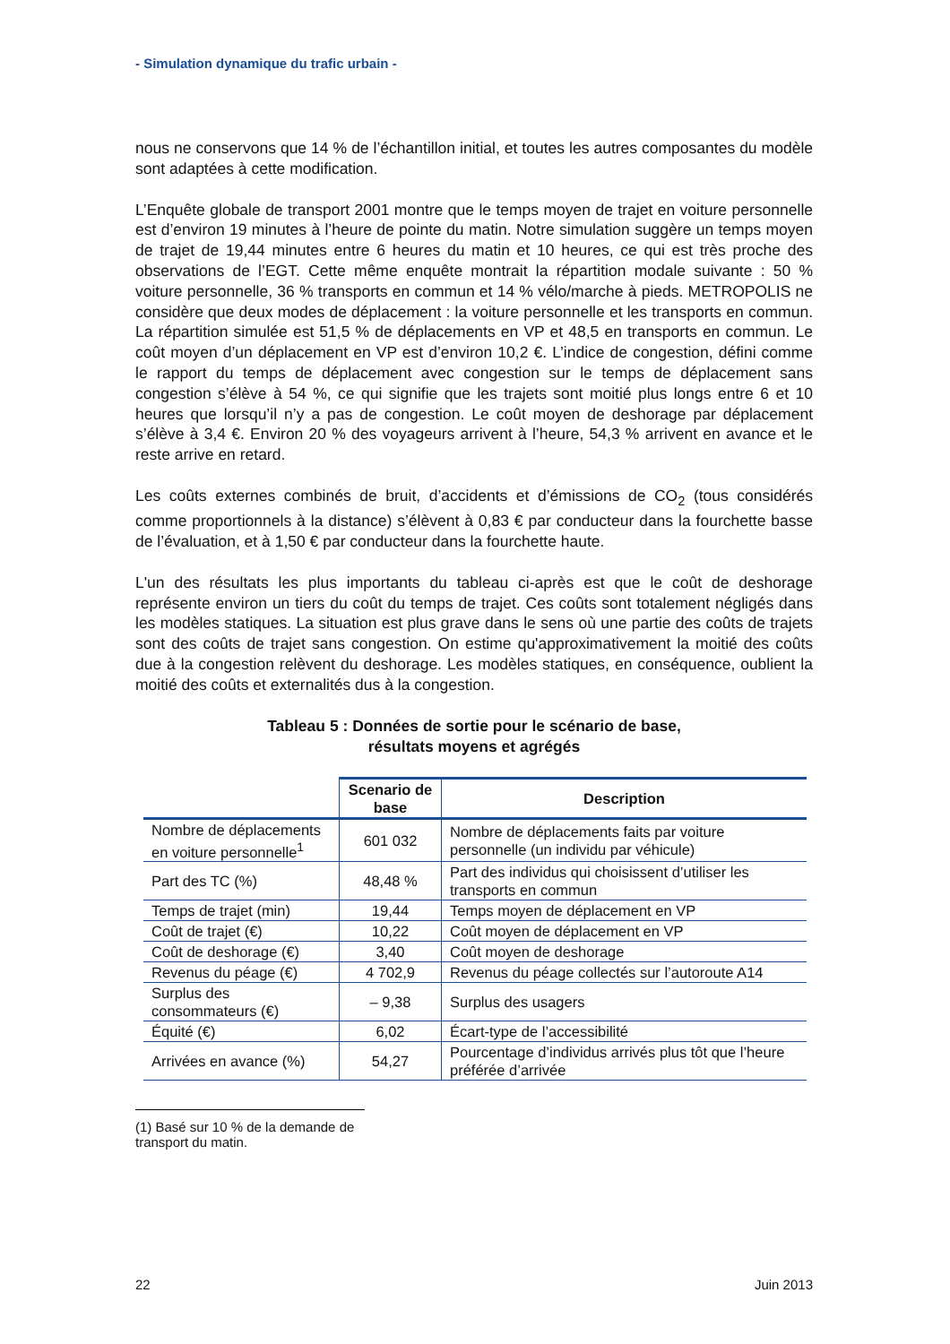- Simulation dynamique du trafic urbain -
nous ne conservons que 14 % de l’échantillon initial, et toutes les autres composantes du modèle sont adaptées à cette modification.
L’Enquête globale de transport 2001 montre que le temps moyen de trajet en voiture personnelle est d’environ 19 minutes à l’heure de pointe du matin. Notre simulation suggère un temps moyen de trajet de 19,44 minutes entre 6 heures du matin et 10 heures, ce qui est très proche des observations de l’EGT. Cette même enquête montrait la répartition modale suivante : 50 % voiture personnelle, 36 % transports en commun et 14 % vélo/marche à pieds. METROPOLIS ne considère que deux modes de déplacement : la voiture personnelle et les transports en commun. La répartition simulée est 51,5 % de déplacements en VP et 48,5 en transports en commun. Le coût moyen d’un déplacement en VP est d’environ 10,2 €. L’indice de congestion, défini comme le rapport du temps de déplacement avec congestion sur le temps de déplacement sans congestion s’élève à 54 %, ce qui signifie que les trajets sont moitié plus longs entre 6 et 10 heures que lorsqu’il n’y a pas de congestion. Le coût moyen de deshorage par déplacement s’élève à 3,4 €. Environ 20 % des voyageurs arrivent à l’heure, 54,3 % arrivent en avance et le reste arrive en retard.
Les coûts externes combinés de bruit, d’accidents et d’émissions de CO<sub>2</sub> (tous considérés comme proportionnels à la distance) s’élèvent à 0,83 € par conducteur dans la fourchette basse de l’évaluation, et à 1,50 € par conducteur dans la fourchette haute.
L'un des résultats les plus importants du tableau ci-après est que le coût de deshorage représente environ un tiers du coût du temps de trajet. Ces coûts sont totalement négligés dans les modèles statiques. La situation est plus grave dans le sens où une partie des coûts de trajets sont des coûts de trajet sans congestion. On estime qu'approximativement la moitié des coûts due à la congestion relèvent du deshorage. Les modèles statiques, en conséquence, oublient la moitié des coûts et externalités dus à la congestion.
Tableau 5 : Données de sortie pour le scénario de base,
résultats moyens et agrégés
| | Scenario de base | Description |
| --- | --- | --- |
| Nombre de déplacements en voiture personnelle<sup>1</sup> | 601 032 | Nombre de déplacements faits par voiture personnelle (un individu par véhicule) |
| Part des TC (%) | 48,48 % | Part des individus qui choisissent d’utiliser les transports en commun |
| Temps de trajet (min) | 19,44 | Temps moyen de déplacement en VP |
| Coût de trajet (€) | 10,22 | Coût moyen de déplacement en VP |
| Coût de deshorage (€) | 3,40 | Coût moyen de deshorage |
| Revenus du péage (€) | 4 702,9 | Revenus du péage collectés sur l’autoroute A14 |
| Surplus des consommateurs (€) | – 9,38 | Surplus des usagers |
| Équité (€) | 6,02 | Écart-type de l’accessibilité |
| Arrivées en avance (%) | 54,27 | Pourcentage d’individus arrivés plus tôt que l’heure préférée d’arrivée |
(1) Basé sur 10 % de la demande de transport du matin.
22 Juin 2013